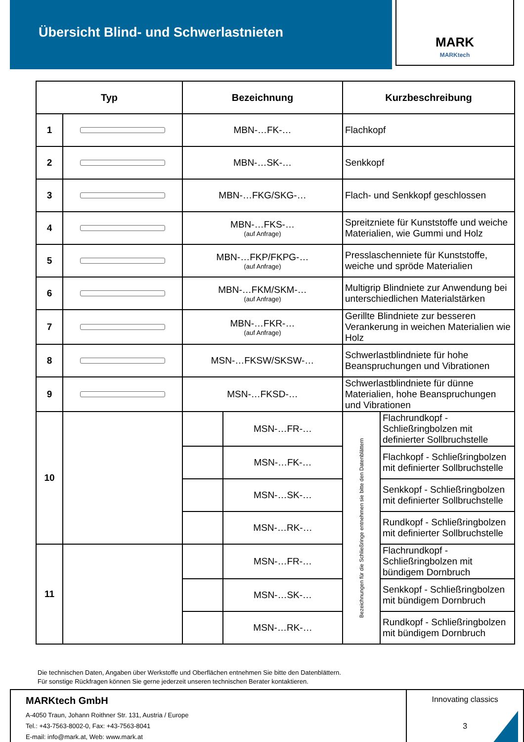Übersicht Blind- und Schwerlastnieten
MARK
MARKtech
| Typ | | Bezeichnung | | Kurzbeschreibung | |
| --- | --- | --- | --- | --- | --- |
| 1 | | MBN-…FK-… | | Flachkopf | |
| 2 | | MBN-…SK-… | | Senkkopf | |
| 3 | | MBN-…FKG/SKG-… | | Flach- und Senkkopf geschlossen | |
| 4 | | MBN-…FKS-… (auf Anfrage) | | Spreitzniete für Kunststoffe und weiche Materialien, wie Gummi und Holz | |
| 5 | | MBN-…FKP/FKPG-… (auf Anfrage) | | Presslaschenniete für Kunststoffe, weiche und spröde Materialien | |
| 6 | | MBN-…FKM/SKM-… (auf Anfrage) | | Multigrip Blindniete zur Anwendung bei unterschiedlichen Materialstärken | |
| 7 | | MBN-…FKR-… (auf Anfrage) | | Gerillte Blindniete zur besseren Verankerung in weichen Materialien wie Holz | |
| 8 | | MSN-…FKSW/SKSW-… | | Schwerlastblindniete für hohe Beanspruchungen und Vibrationen | |
| 9 | | MSN-…FKSD-… | | Schwerlastblindniete für dünne Materialien, hohe Beanspruchungen und Vibrationen | |
| 10 | | | MSN-…FR-… | Bezeichnungen für die Schließringe entnehmen sie bitte den Datenblättern | Flachrundkopf - Schließringbolzen mit definierter Sollbruchstelle |
| | | | MSN-…FK-… | | Flachkopf - Schließringbolzen mit definierter Sollbruchstelle |
| | | | MSN-…SK-… | | Senkkopf - Schließringbolzen mit definierter Sollbruchstelle |
| | | | MSN-…RK-… | | Rundkopf - Schließringbolzen mit definierter Sollbruchstelle |
| 11 | | | MSN-…FR-… | | Flachrundkopf - Schließringbolzen mit bündigem Dornbruch |
| | | | MSN-…SK-… | | Senkkopf - Schließringbolzen mit bündigem Dornbruch |
| | | | MSN-…RK-… | | Rundkopf - Schließringbolzen mit bündigem Dornbruch |
Die technischen Daten, Angaben über Werkstoffe und Oberflächen entnehmen Sie bitte den Datenblättern.
Für sonstige Rückfragen können Sie gerne jederzeit unseren technischen Berater kontaktieren.
MARKtech GmbH
A-4050 Traun, Johann Roithner Str. 131, Austria / Europe
Tel.: +43-7563-8002-0, Fax: +43-7563-8041
E-mail: info@mark.at, Web: www.mark.at
Innovating classics
3